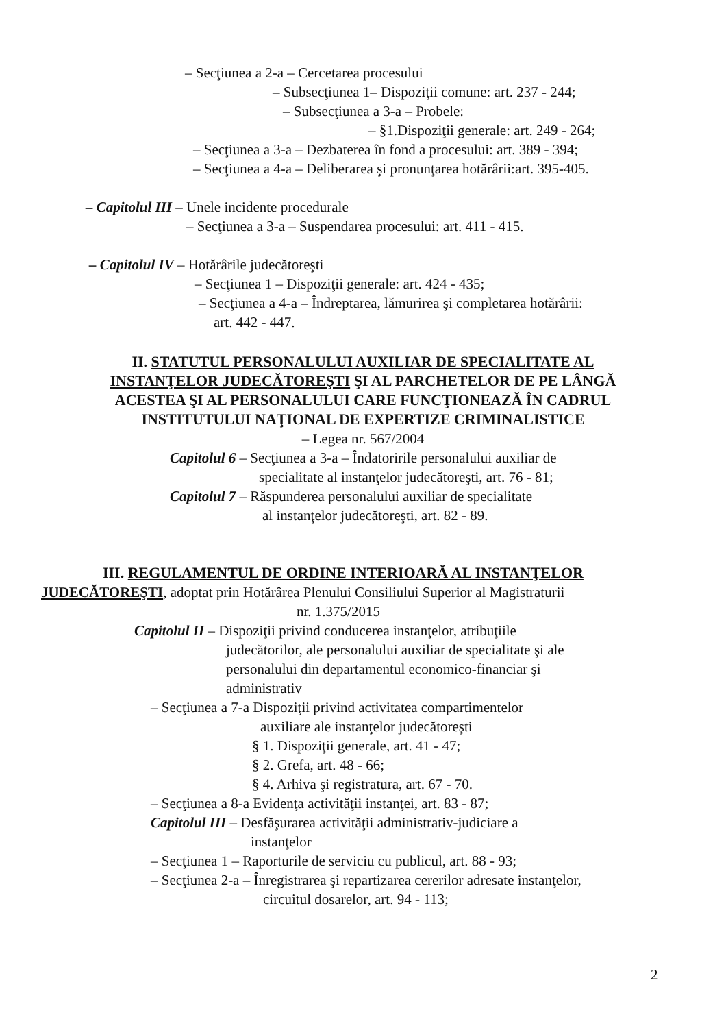– Secţiunea a 2-a – Cercetarea procesului
– Subsecţiunea 1– Dispoziţii comune: art. 237 - 244;
– Subsecţiunea a 3-a – Probele:
– §1.Dispoziţii generale: art. 249 - 264;
– Secţiunea a 3-a – Dezbaterea în fond a procesului: art. 389 - 394;
– Secţiunea a 4-a – Deliberarea şi pronunţarea hotărârii:art. 395-405.
– Capitolul III – Unele incidente procedurale
– Secţiunea a 3-a – Suspendarea procesului: art. 411 - 415.
– Capitolul IV – Hotărârile judecătoreşti
– Secţiunea 1 – Dispoziţii generale: art. 424 - 435;
– Secţiunea a 4-a – Îndreptarea, lămurirea şi completarea hotărârii:
art. 442 - 447.
II. STATUTUL PERSONALULUI AUXILIAR DE SPECIALITATE AL
INSTANŢELOR JUDECĂTOREŞTI ŞI AL PARCHETELOR DE PE LÂNGĂ
ACESTEA ŞI AL PERSONALULUI CARE FUNCŢIONEAZĂ ÎN CADRUL
INSTITUTULUI NAŢIONAL DE EXPERTIZE CRIMINALISTICE
– Legea nr. 567/2004
Capitolul 6 – Secţiunea a 3-a – Îndatoririle personalului auxiliar de
specialitate al instanţelor judecătoreşti, art. 76 - 81;
Capitolul 7 – Răspunderea personalului auxiliar de specialitate
al instanţelor judecătoreşti, art. 82 - 89.
III. REGULAMENTUL DE ORDINE INTERIOARĂ AL INSTANŢELOR
JUDECĂTOREŞTI, adoptat prin Hotărârea Plenului Consiliului Superior al Magistraturii
nr. 1.375/2015
Capitolul II – Dispoziţii privind conducerea instanţelor, atribuţiile
judecătorilor, ale personalului auxiliar de specialitate şi ale
personalului din departamentul economico-financiar şi
administrativ
– Secţiunea a 7-a Dispoziţii privind activitatea compartimentelor
auxiliare ale instanţelor judecătoreşti
§ 1. Dispoziţii generale, art. 41 - 47;
§ 2. Grefa, art. 48 - 66;
§ 4. Arhiva şi registratura, art. 67 - 70.
– Secţiunea a 8-a Evidenţa activităţii instanţei, art. 83 - 87;
Capitolul III – Desfăşurarea activităţii administrativ-judiciare a
instanţelor
– Secţiunea 1 – Raporturile de serviciu cu publicul, art. 88 - 93;
– Secţiunea 2-a – Înregistrarea şi repartizarea cererilor adresate instanţelor,
circuitul dosarelor, art. 94 - 113;
2